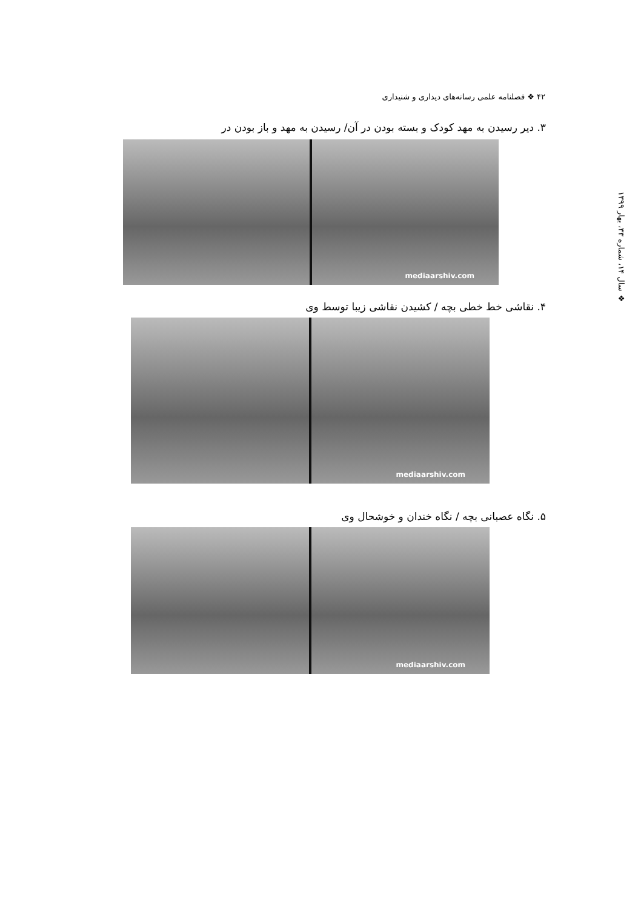۴۲ ❖ فصلنامه علمی رسانه‌های دیداری و شنیداری
❖ سال ۱۴، شماره ۳۳، بهار ۱۳۹۹
۳. دیر رسیدن به مهد کودک و بسته بودن در آن/ رسیدن به مهد و باز بودن در
mediaarshiv.com
۴. نقاشی خط خطی بچه / کشیدن نقاشی زیبا توسط وی
mediaarshiv.com
۵. نگاه عصبانی بچه / نگاه خندان و خوشحال وی
mediaarshiv.com